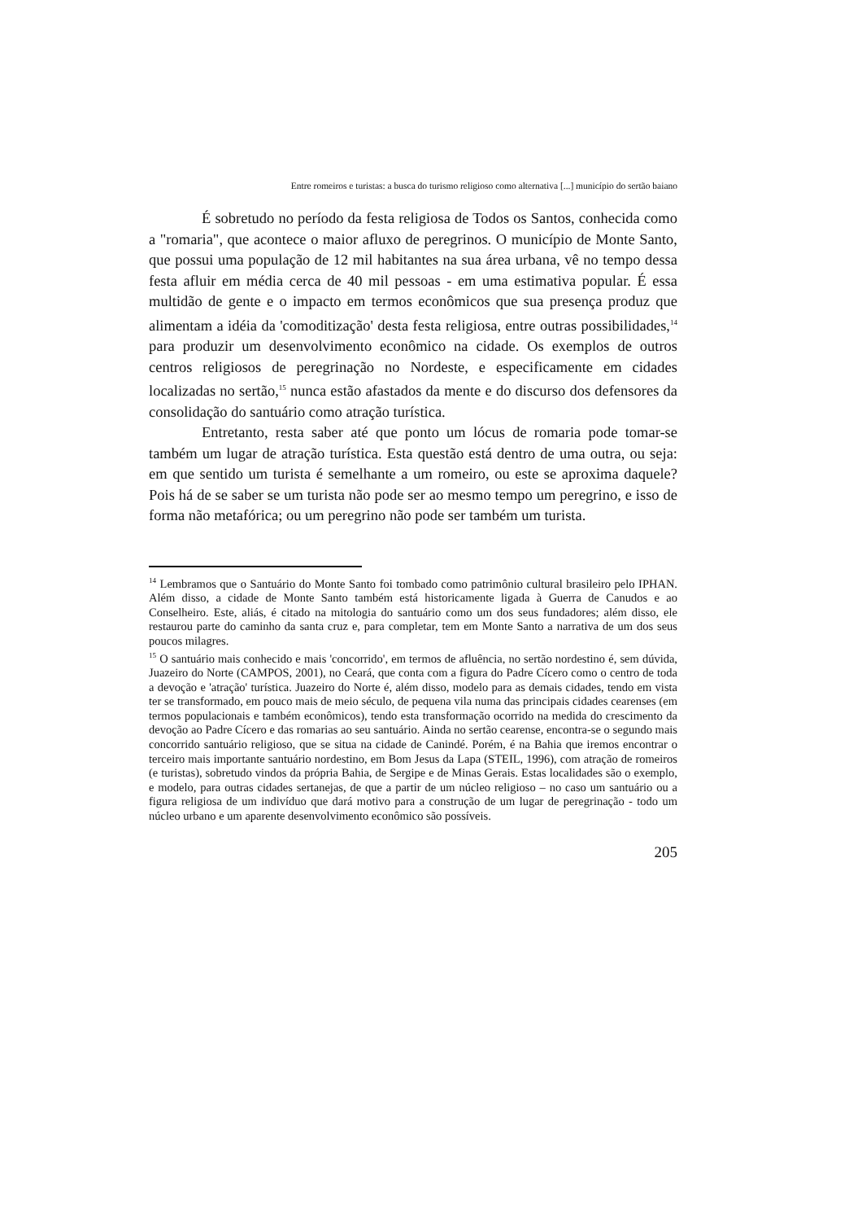Entre romeiros e turistas: a busca do turismo religioso como alternativa [...] município do sertão baiano
É sobretudo no período da festa religiosa de Todos os Santos, conhecida como a "romaria", que acontece o maior afluxo de peregrinos. O município de Monte Santo, que possui uma população de 12 mil habitantes na sua área urbana, vê no tempo dessa festa afluir em média cerca de 40 mil pessoas - em uma estimativa popular. É essa multidão de gente e o impacto em termos econômicos que sua presença produz que alimentam a idéia da 'comoditização' desta festa religiosa, entre outras possibilidades,<sup>14</sup> para produzir um desenvolvimento econômico na cidade. Os exemplos de outros centros religiosos de peregrinação no Nordeste, e especificamente em cidades localizadas no sertão,<sup>15</sup> nunca estão afastados da mente e do discurso dos defensores da consolidação do santuário como atração turística.
Entretanto, resta saber até que ponto um lócus de romaria pode tomar-se também um lugar de atração turística. Esta questão está dentro de uma outra, ou seja: em que sentido um turista é semelhante a um romeiro, ou este se aproxima daquele? Pois há de se saber se um turista não pode ser ao mesmo tempo um peregrino, e isso de forma não metafórica; ou um peregrino não pode ser também um turista.
<sup>14</sup> Lembramos que o Santuário do Monte Santo foi tombado como patrimônio cultural brasileiro pelo IPHAN. Além disso, a cidade de Monte Santo também está historicamente ligada à Guerra de Canudos e ao Conselheiro. Este, aliás, é citado na mitologia do santuário como um dos seus fundadores; além disso, ele restaurou parte do caminho da santa cruz e, para completar, tem em Monte Santo a narrativa de um dos seus poucos milagres.
<sup>15</sup> O santuário mais conhecido e mais 'concorrido', em termos de afluência, no sertão nordestino é, sem dúvida, Juazeiro do Norte (CAMPOS, 2001), no Ceará, que conta com a figura do Padre Cícero como o centro de toda a devoção e 'atração' turística. Juazeiro do Norte é, além disso, modelo para as demais cidades, tendo em vista ter se transformado, em pouco mais de meio século, de pequena vila numa das principais cidades cearenses (em termos populacionais e também econômicos), tendo esta transformação ocorrido na medida do crescimento da devoção ao Padre Cícero e das romarias ao seu santuário. Ainda no sertão cearense, encontra-se o segundo mais concorrido santuário religioso, que se situa na cidade de Canindé. Porém, é na Bahia que iremos encontrar o terceiro mais importante santuário nordestino, em Bom Jesus da Lapa (STEIL, 1996), com atração de romeiros (e turistas), sobretudo vindos da própria Bahia, de Sergipe e de Minas Gerais. Estas localidades são o exemplo, e modelo, para outras cidades sertanejas, de que a partir de um núcleo religioso – no caso um santuário ou a figura religiosa de um indivíduo que dará motivo para a construção de um lugar de peregrinação - todo um núcleo urbano e um aparente desenvolvimento econômico são possíveis.
205